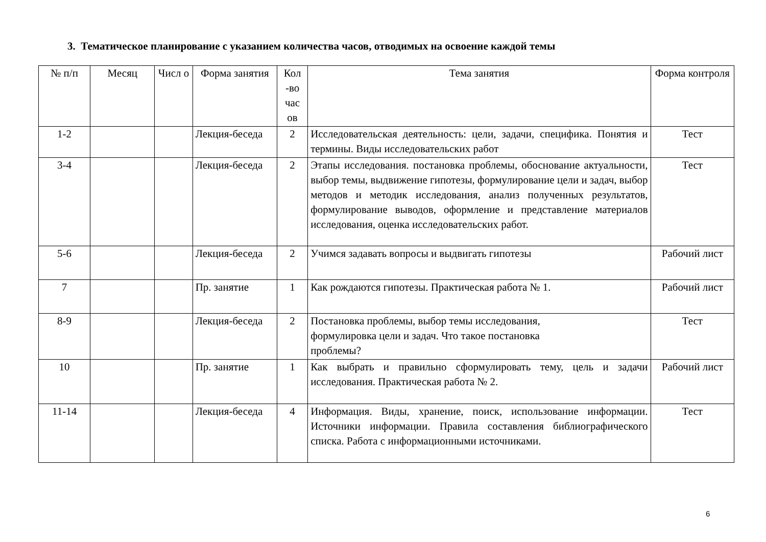3. Тематическое планирование с указанием количества часов, отводимых на освоение каждой темы
| № п/п | Месяц | Числ о | Форма занятия | Кол -во час ов | Тема занятия | Форма контроля |
| --- | --- | --- | --- | --- | --- | --- |
| 1-2 | | | Лекция-беседа | 2 | Исследовательская деятельность: цели, задачи, специфика. Понятия и термины. Виды исследовательских работ | Тест |
| 3-4 | | | Лекция-беседа | 2 | Этапы исследования. постановка проблемы, обоснование актуальности, выбор темы, выдвижение гипотезы, формулирование цели и задач, выбор методов и методик исследования, анализ полученных результатов, формулирование выводов, оформление и представление материалов исследования, оценка исследовательских работ. | Тест |
| 5-6 | | | Лекция-беседа | 2 | Учимся задавать вопросы и выдвигать гипотезы | Рабочий лист |
| 7 | | | Пр. занятие | 1 | Как рождаются гипотезы. Практическая работа № 1. | Рабочий лист |
| 8-9 | | | Лекция-беседа | 2 | Постановка проблемы, выбор темы исследования, формулировка цели и задач. Что такое постановка проблемы? | Тест |
| 10 | | | Пр. занятие | 1 | Как выбрать и правильно сформулировать тему, цель и задачи исследования. Практическая работа № 2. | Рабочий лист |
| 11-14 | | | Лекция-беседа | 4 | Информация. Виды, хранение, поиск, использование информации. Источники информации. Правила составления библиографического списка. Работа с информационными источниками. | Тест |
6